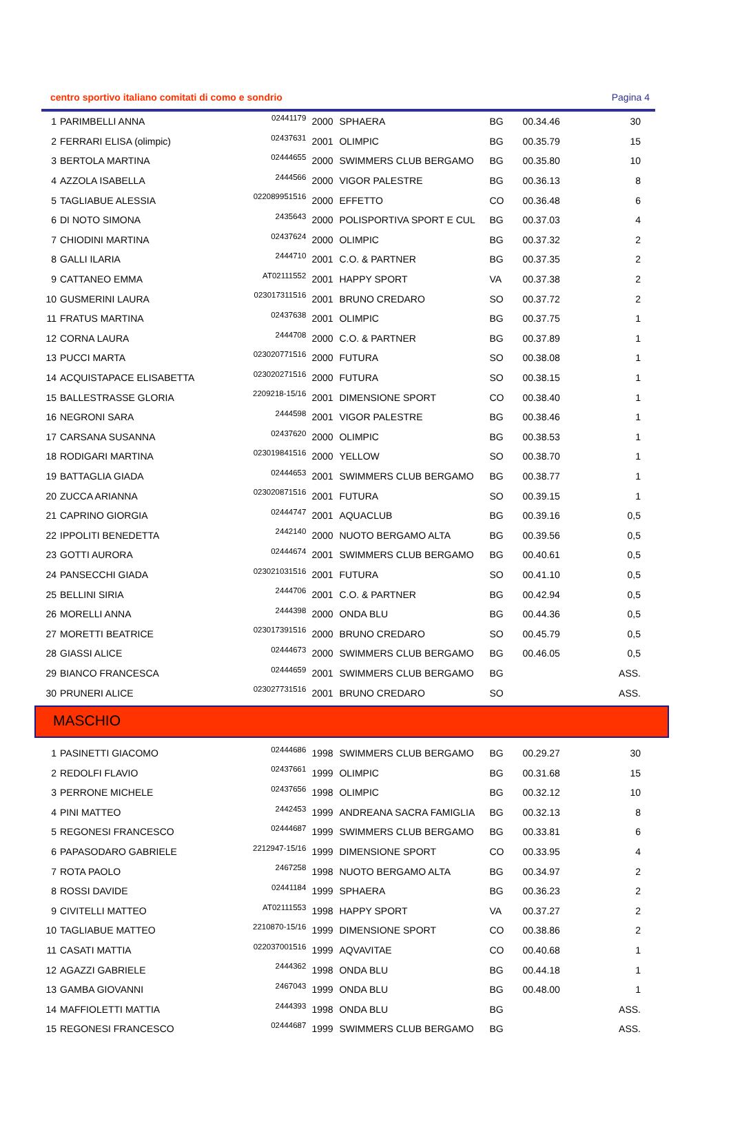centro sportivo italiano comitati di como e sondrio Pagina 4
| 1 | PARIMBELLI ANNA | 02441179 | 2000 | SPHAERA | BG | 00.34.46 | 30 |
| 2 | FERRARI ELISA (olimpic) | 02437631 | 2001 | OLIMPIC | BG | 00.35.79 | 15 |
| 3 | BERTOLA MARTINA | 02444655 | 2000 | SWIMMERS CLUB BERGAMO | BG | 00.35.80 | 10 |
| 4 | AZZOLA ISABELLA | 2444566 | 2000 | VIGOR PALESTRE | BG | 00.36.13 | 8 |
| 5 | TAGLIABUE ALESSIA | 022089951516 | 2000 | EFFETTO | CO | 00.36.48 | 6 |
| 6 | DI NOTO SIMONA | 2435643 | 2000 | POLISPORTIVA SPORT E CUL | BG | 00.37.03 | 4 |
| 7 | CHIODINI MARTINA | 02437624 | 2000 | OLIMPIC | BG | 00.37.32 | 2 |
| 8 | GALLI ILARIA | 2444710 | 2001 | C.O. & PARTNER | BG | 00.37.35 | 2 |
| 9 | CATTANEO EMMA | AT02111552 | 2001 | HAPPY SPORT | VA | 00.37.38 | 2 |
| 10 | GUSMERINI LAURA | 023017311516 | 2001 | BRUNO CREDARO | SO | 00.37.72 | 2 |
| 11 | FRATUS MARTINA | 02437638 | 2001 | OLIMPIC | BG | 00.37.75 | 1 |
| 12 | CORNA LAURA | 2444708 | 2000 | C.O. & PARTNER | BG | 00.37.89 | 1 |
| 13 | PUCCI MARTA | 023020771516 | 2000 | FUTURA | SO | 00.38.08 | 1 |
| 14 | ACQUISTAPACE ELISABETTA | 023020271516 | 2000 | FUTURA | SO | 00.38.15 | 1 |
| 15 | BALLESTRASSE GLORIA | 2209218-15/16 | 2001 | DIMENSIONE SPORT | CO | 00.38.40 | 1 |
| 16 | NEGRONI SARA | 2444598 | 2001 | VIGOR PALESTRE | BG | 00.38.46 | 1 |
| 17 | CARSANA SUSANNA | 02437620 | 2000 | OLIMPIC | BG | 00.38.53 | 1 |
| 18 | RODIGARI MARTINA | 023019841516 | 2000 | YELLOW | SO | 00.38.70 | 1 |
| 19 | BATTAGLIA GIADA | 02444653 | 2001 | SWIMMERS CLUB BERGAMO | BG | 00.38.77 | 1 |
| 20 | ZUCCA ARIANNA | 023020871516 | 2001 | FUTURA | SO | 00.39.15 | 1 |
| 21 | CAPRINO GIORGIA | 02444747 | 2001 | AQUACLUB | BG | 00.39.16 | 0,5 |
| 22 | IPPOLITI BENEDETTA | 2442140 | 2000 | NUOTO BERGAMO ALTA | BG | 00.39.56 | 0,5 |
| 23 | GOTTI AURORA | 02444674 | 2001 | SWIMMERS CLUB BERGAMO | BG | 00.40.61 | 0,5 |
| 24 | PANSECCHI GIADA | 023021031516 | 2001 | FUTURA | SO | 00.41.10 | 0,5 |
| 25 | BELLINI SIRIA | 2444706 | 2001 | C.O. & PARTNER | BG | 00.42.94 | 0,5 |
| 26 | MORELLI ANNA | 2444398 | 2000 | ONDA BLU | BG | 00.44.36 | 0,5 |
| 27 | MORETTI BEATRICE | 023017391516 | 2000 | BRUNO CREDARO | SO | 00.45.79 | 0,5 |
| 28 | GIASSI ALICE | 02444673 | 2000 | SWIMMERS CLUB BERGAMO | BG | 00.46.05 | 0,5 |
| 29 | BIANCO FRANCESCA | 02444659 | 2001 | SWIMMERS CLUB BERGAMO | BG | | ASS. |
| 30 | PRUNERI ALICE | 023027731516 | 2001 | BRUNO CREDARO | SO | | ASS. |
MASCHIO
| 1 | PASINETTI GIACOMO | 02444686 | 1998 | SWIMMERS CLUB BERGAMO | BG | 00.29.27 | 30 |
| 2 | REDOLFI FLAVIO | 02437661 | 1999 | OLIMPIC | BG | 00.31.68 | 15 |
| 3 | PERRONE MICHELE | 02437656 | 1998 | OLIMPIC | BG | 00.32.12 | 10 |
| 4 | PINI MATTEO | 2442453 | 1999 | ANDREANA SACRA FAMIGLIA | BG | 00.32.13 | 8 |
| 5 | REGONESI FRANCESCO | 02444687 | 1999 | SWIMMERS CLUB BERGAMO | BG | 00.33.81 | 6 |
| 6 | PAPASODARO GABRIELE | 2212947-15/16 | 1999 | DIMENSIONE SPORT | CO | 00.33.95 | 4 |
| 7 | ROTA PAOLO | 2467258 | 1998 | NUOTO BERGAMO ALTA | BG | 00.34.97 | 2 |
| 8 | ROSSI DAVIDE | 02441184 | 1999 | SPHAERA | BG | 00.36.23 | 2 |
| 9 | CIVITELLI MATTEO | AT02111553 | 1998 | HAPPY SPORT | VA | 00.37.27 | 2 |
| 10 | TAGLIABUE MATTEO | 2210870-15/16 | 1999 | DIMENSIONE SPORT | CO | 00.38.86 | 2 |
| 11 | CASATI MATTIA | 022037001516 | 1999 | AQVAVITAE | CO | 00.40.68 | 1 |
| 12 | AGAZZI GABRIELE | 2444362 | 1998 | ONDA BLU | BG | 00.44.18 | 1 |
| 13 | GAMBA GIOVANNI | 2467043 | 1999 | ONDA BLU | BG | 00.48.00 | 1 |
| 14 | MAFFIOLETTI MATTIA | 2444393 | 1998 | ONDA BLU | BG | | ASS. |
| 15 | REGONESI FRANCESCO | 02444687 | 1999 | SWIMMERS CLUB BERGAMO | BG | | ASS. |